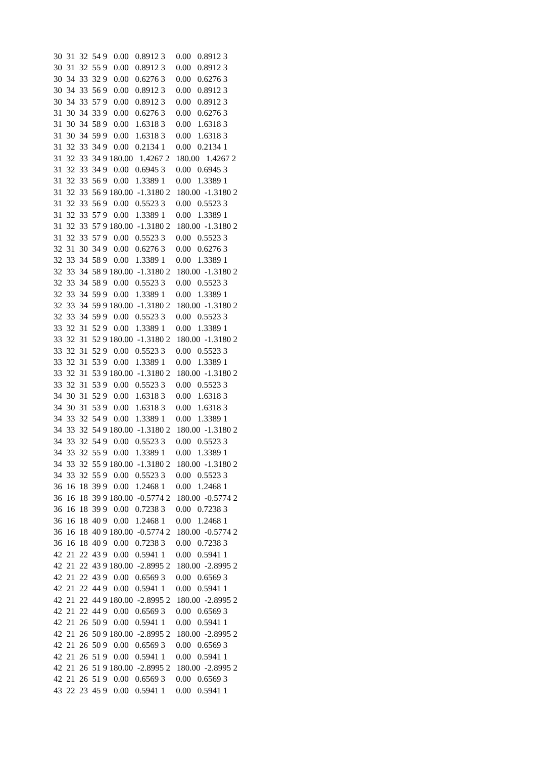30 31 32 54 9 0.00 0.8912 3 0.00 0.8912 3 30 31 32 55 9 0.00 0.8912 3 0.00 0.8912 3 30 34 33 32 9 0.00 0.6276 3 0.00 0.6276 3 30 34 33 56 9 0.00 0.8912 3 0.00 0.8912 3 30 34 33 57 9 0.00 0.8912 3 0.00 0.8912 3 31 30 34 33 9 0.00 0.6276 3 0.00 0.6276 3 31 30 34 58 9 0.00 1.6318 3 0.00 1.6318 3 31 30 34 59 9 0.00 1.6318 3 0.00 1.6318 3 31 32 33 34 9 0.00 0.2134 1 0.00 0.2134 1 31 32 33 34 9 180.00 1.4267 2 180.00 1.4267 2 31 32 33 34 9 0.00 0.6945 3 0.00 0.6945 3 31 32 33 56 9 0.00 1.3389 1 0.00 1.3389 1 31 32 33 56 9 180.00 -1.3180 2 180.00 -1.3180 2 31 32 33 56 9 0.00 0.5523 3 0.00 0.5523 3 31 32 33 57 9 0.00 1.3389 1 0.00 1.3389 1 31 32 33 57 9 180.00 -1.3180 2 180.00 -1.3180 2 31 32 33 57 9 0.00 0.5523 3 0.00 0.5523 3 32 31 30 34 9 0.00 0.6276 3 0.00 0.6276 3 32 33 34 58 9 0.00 1.3389 1 0.00 1.3389 1 32 33 34 58 9 180.00 -1.3180 2 180.00 -1.3180 2 32 33 34 58 9 0.00 0.5523 3 0.00 0.5523 3 32 33 34 59 9 0.00 1.3389 1 0.00 1.3389 1 32 33 34 59 9 180.00 -1.3180 2 180.00 -1.3180 2 32 33 34 59 9 0.00 0.5523 3 0.00 0.5523 3 33 32 31 52 9 0.00 1.3389 1 0.00 1.3389 1 33 32 31 52 9 180.00 -1.3180 2 180.00 -1.3180 2 33 32 31 52 9 0.00 0.5523 3 0.00 0.5523 3 33 32 31 53 9 0.00 1.3389 1 0.00 1.3389 1 33 32 31 53 9 180.00 -1.3180 2 180.00 -1.3180 2 33 32 31 53 9 0.00 0.5523 3 0.00 0.5523 3 34 30 31 52 9 0.00 1.6318 3 0.00 1.6318 3 34 30 31 53 9 0.00 1.6318 3 0.00 1.6318 3 34 33 32 54 9 0.00 1.3389 1 0.00 1.3389 1 34 33 32 54 9 180.00 -1.3180 2 180.00 -1.3180 2 34 33 32 54 9 0.00 0.5523 3 0.00 0.5523 3 34 33 32 55 9 0.00 1.3389 1 0.00 1.3389 1 34 33 32 55 9 180.00 -1.3180 2 180.00 -1.3180 2 34 33 32 55 9 0.00 0.5523 3 0.00 0.5523 3 36 16 18 39 9 0.00 1.2468 1 0.00 1.2468 1 36 16 18 39 9 180.00 -0.5774 2 180.00 -0.5774 2 36 16 18 39 9 0.00 0.7238 3 0.00 0.7238 3 36 16 18 40 9 0.00 1.2468 1 0.00 1.2468 1 36 16 18 40 9 180.00 -0.5774 2 180.00 -0.5774 2 36 16 18 40 9 0.00 0.7238 3 0.00 0.7238 3 42 21 22 43 9 0.00 0.5941 1 0.00 0.5941 1 42 21 22 43 9 180.00 -2.8995 2 180.00 -2.8995 2 42 21 22 43 9 0.00 0.6569 3 0.00 0.6569 3 42 21 22 44 9 0.00 0.5941 1 0.00 0.5941 1 42 21 22 44 9 180.00 -2.8995 2 180.00 -2.8995 2 42 21 22 44 9 0.00 0.6569 3 0.00 0.6569 3 42 21 26 50 9 0.00 0.5941 1 0.00 0.5941 1 42 21 26 50 9 180.00 -2.8995 2 180.00 -2.8995 2 42 21 26 50 9 0.00 0.6569 3 0.00 0.6569 3 42 21 26 51 9 0.00 0.5941 1 0.00 0.5941 1 42 21 26 51 9 180.00 -2.8995 2 180.00 -2.8995 2 42 21 26 51 9 0.00 0.6569 3 0.00 0.6569 3 43 22 23 45 9 0.00 0.5941 1 0.00 0.5941 1